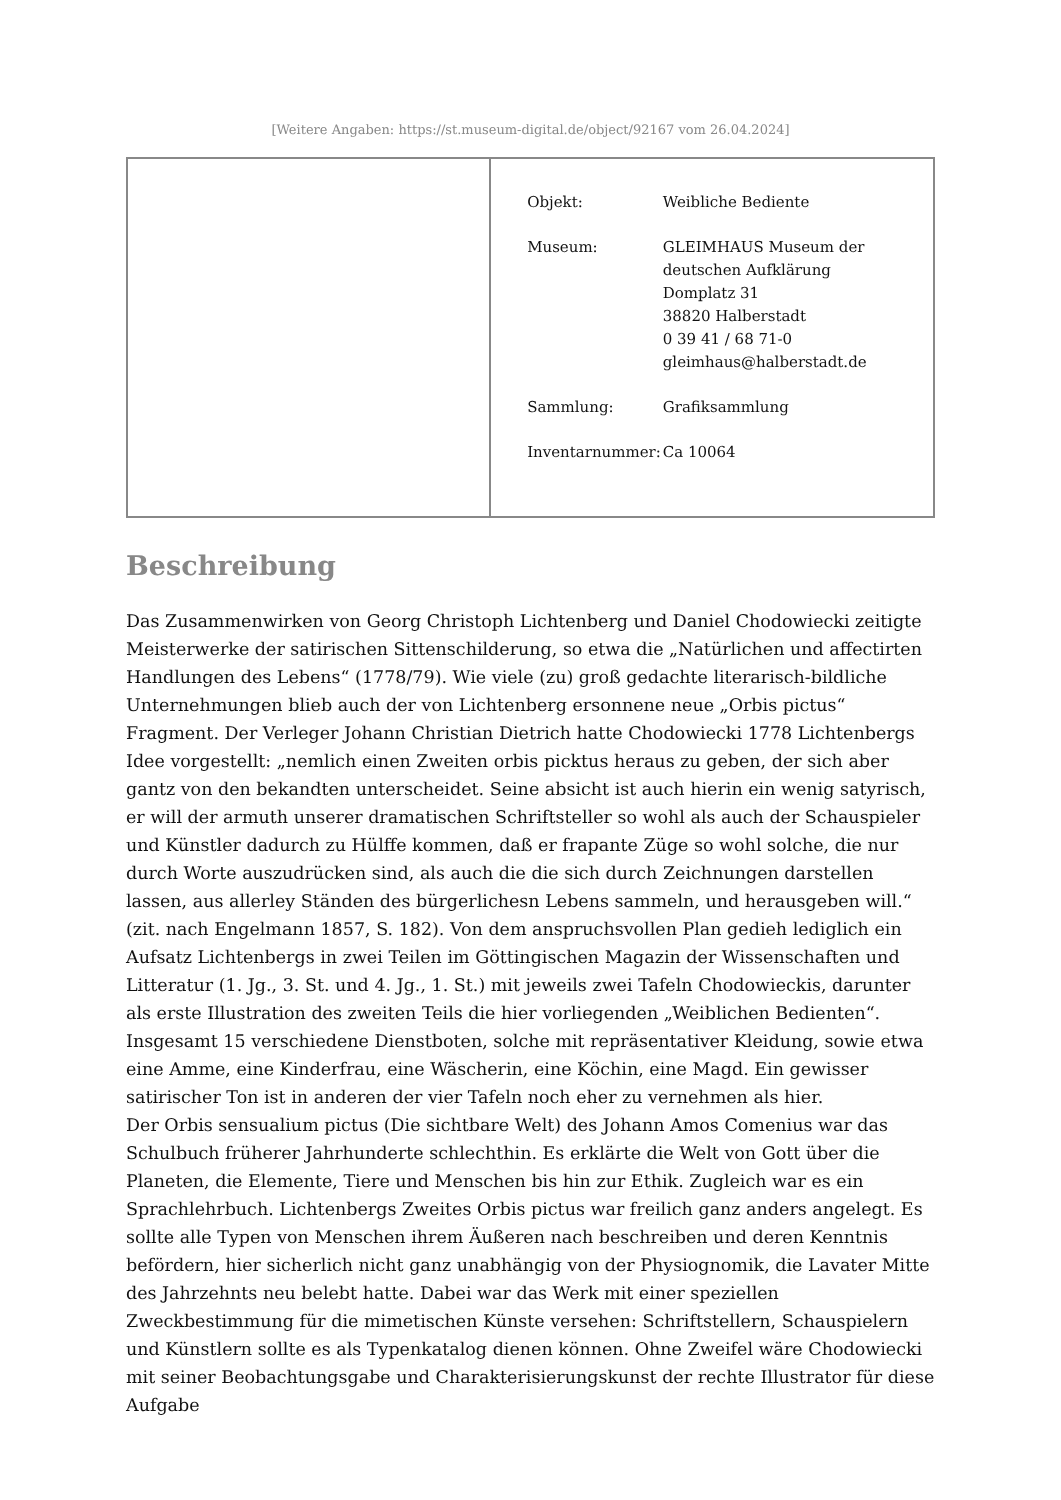[Weitere Angaben: https://st.museum-digital.de/object/92167 vom 26.04.2024]
| | / Objekt: / Weibliche Bediente / / Museum: / GLEIMHAUS Museum der deutschen Aufklärung Domplatz 31 38820 Halberstadt 0 39 41 / 68 71-0 gleimhaus@halberstadt.de / / Sammlung: / Grafiksammlung / / Inventarnummer: / Ca 10064 / |
Beschreibung
Das Zusammenwirken von Georg Christoph Lichtenberg und Daniel Chodowiecki zeitigte Meisterwerke der satirischen Sittenschilderung, so etwa die „Natürlichen und affectirten Handlungen des Lebens“ (1778/79). Wie viele (zu) groß gedachte literarisch-bildliche Unternehmungen blieb auch der von Lichtenberg ersonnene neue „Orbis pictus“ Fragment. Der Verleger Johann Christian Dietrich hatte Chodowiecki 1778 Lichtenbergs Idee vorgestellt: „nemlich einen Zweiten orbis picktus heraus zu geben, der sich aber gantz von den bekandten unterscheidet. Seine absicht ist auch hierin ein wenig satyrisch, er will der armuth unserer dramatischen Schriftsteller so wohl als auch der Schauspieler und Künstler dadurch zu Hülffe kommen, daß er frapante Züge so wohl solche, die nur durch Worte auszudrücken sind, als auch die die sich durch Zeichnungen darstellen lassen, aus allerley Ständen des bürgerlichesn Lebens sammeln, und herausgeben will.“ (zit. nach Engelmann 1857, S. 182). Von dem anspruchsvollen Plan gedieh lediglich ein Aufsatz Lichtenbergs in zwei Teilen im Göttingischen Magazin der Wissenschaften und Litteratur (1. Jg., 3. St. und 4. Jg., 1. St.) mit jeweils zwei Tafeln Chodowieckis, darunter als erste Illustration des zweiten Teils die hier vorliegenden „Weiblichen Bedienten“. Insgesamt 15 verschiedene Dienstboten, solche mit repräsentativer Kleidung, sowie etwa eine Amme, eine Kinderfrau, eine Wäscherin, eine Köchin, eine Magd. Ein gewisser satirischer Ton ist in anderen der vier Tafeln noch eher zu vernehmen als hier.
Der Orbis sensualium pictus (Die sichtbare Welt) des Johann Amos Comenius war das Schulbuch früherer Jahrhunderte schlechthin. Es erklärte die Welt von Gott über die Planeten, die Elemente, Tiere und Menschen bis hin zur Ethik. Zugleich war es ein Sprachlehrbuch. Lichtenbergs Zweites Orbis pictus war freilich ganz anders angelegt. Es sollte alle Typen von Menschen ihrem Äußeren nach beschreiben und deren Kenntnis befördern, hier sicherlich nicht ganz unabhängig von der Physiognomik, die Lavater Mitte des Jahrzehnts neu belebt hatte. Dabei war das Werk mit einer speziellen Zweckbestimmung für die mimetischen Künste versehen: Schriftstellern, Schauspielern und Künstlern sollte es als Typenkatalog dienen können. Ohne Zweifel wäre Chodowiecki mit seiner Beobachtungsgabe und Charakterisierungskunst der rechte Illustrator für diese Aufgabe